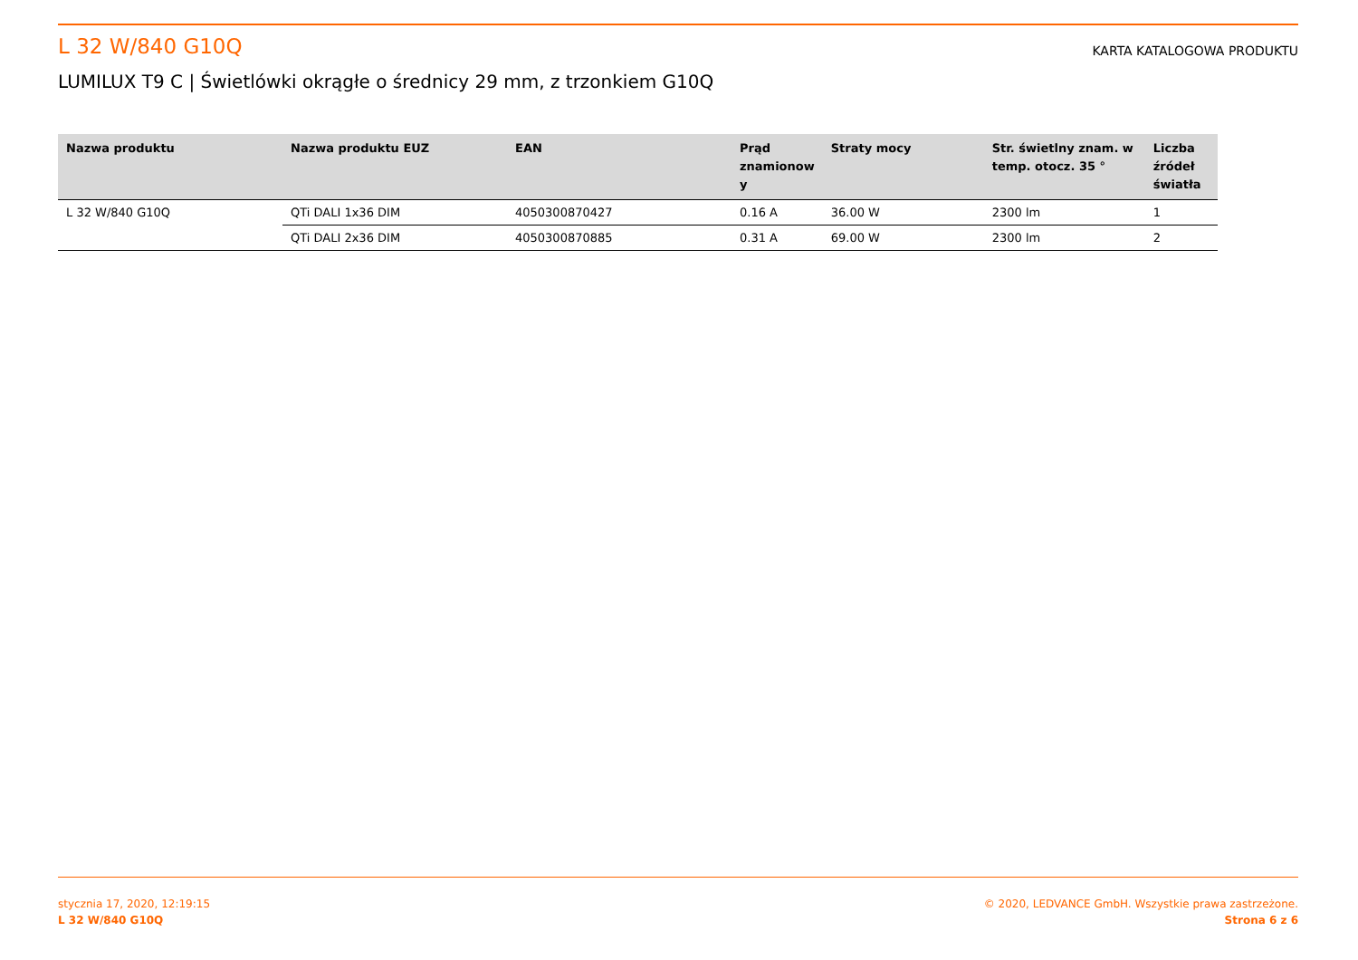L 32 W/840 G10Q
KARTA KATALOGOWA PRODUKTU
LUMILUX T9 C | Świetlówki okrągłe o średnicy 29 mm, z trzonkiem G10Q
| Nazwa produktu | Nazwa produktu EUZ | EAN | Prąd znamionow y | Straty mocy | Str. świetlny znam. w temp. otocz. 35 ° | Liczba źródeł światła |
| --- | --- | --- | --- | --- | --- | --- |
| L 32 W/840 G10Q | QTi DALI 1x36 DIM | 4050300870427 | 0.16 A | 36.00 W | 2300 lm | 1 |
| | QTi DALI 2x36 DIM | 4050300870885 | 0.31 A | 69.00 W | 2300 lm | 2 |
stycznia 17, 2020, 12:19:15
L 32 W/840 G10Q
© 2020, LEDVANCE GmbH. Wszystkie prawa zastrzeżone.
Strona 6 z 6